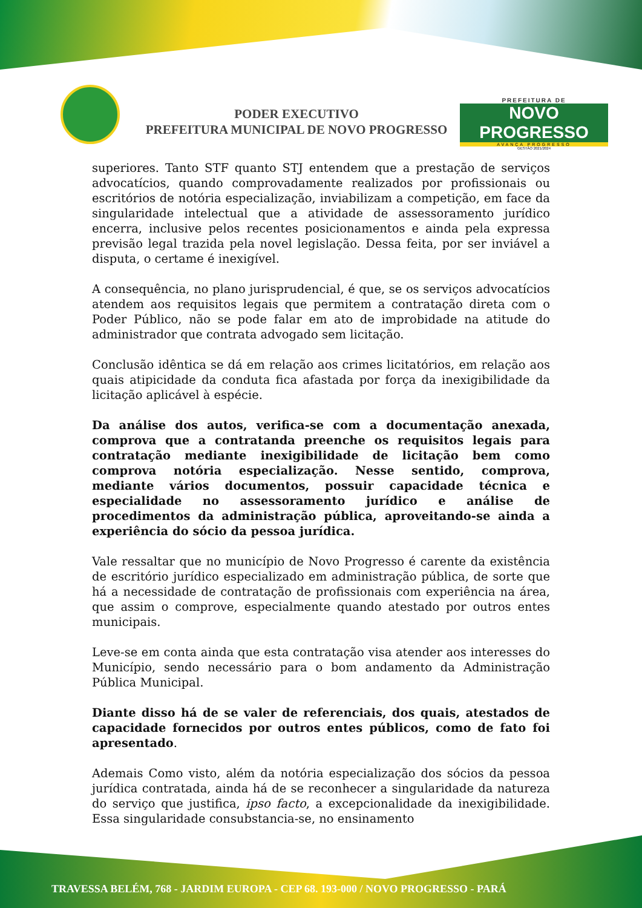PODER EXECUTIVO
PREFEITURA MUNICIPAL DE NOVO PROGRESSO
PREFEITURA DE
NOVO PROGRESSO
AVANÇA PROGRESSO
GESTÃO 2021/2024
superiores. Tanto STF quanto STJ entendem que a prestação de serviços advocatícios, quando comprovadamente realizados por profissionais ou escritórios de notória especialização, inviabilizam a competição, em face da singularidade intelectual que a atividade de assessoramento jurídico encerra, inclusive pelos recentes posicionamentos e ainda pela expressa previsão legal trazida pela novel legislação. Dessa feita, por ser inviável a disputa, o certame é inexigível.
A consequência, no plano jurisprudencial, é que, se os serviços advocatícios atendem aos requisitos legais que permitem a contratação direta com o Poder Público, não se pode falar em ato de improbidade na atitude do administrador que contrata advogado sem licitação.
Conclusão idêntica se dá em relação aos crimes licitatórios, em relação aos quais atipicidade da conduta fica afastada por força da inexigibilidade da licitação aplicável à espécie.
Da análise dos autos, verifica-se com a documentação anexada, comprova que a contratanda preenche os requisitos legais para contratação mediante inexigibilidade de licitação bem como comprova notória especialização. Nesse sentido, comprova, mediante vários documentos, possuir capacidade técnica e especialidade no assessoramento jurídico e análise de procedimentos da administração pública, aproveitando-se ainda a experiência do sócio da pessoa jurídica.
Vale ressaltar que no município de Novo Progresso é carente da existência de escritório jurídico especializado em administração pública, de sorte que há a necessidade de contratação de profissionais com experiência na área, que assim o comprove, especialmente quando atestado por outros entes municipais.
Leve-se em conta ainda que esta contratação visa atender aos interesses do Município, sendo necessário para o bom andamento da Administração Pública Municipal.
Diante disso há de se valer de referenciais, dos quais, atestados de capacidade fornecidos por outros entes públicos, como de fato foi apresentado.
Ademais Como visto, além da notória especialização dos sócios da pessoa jurídica contratada, ainda há de se reconhecer a singularidade da natureza do serviço que justifica, ipso facto, a excepcionalidade da inexigibilidade. Essa singularidade consubstancia-se, no ensinamento
TRAVESSA BELÉM, 768 - JARDIM EUROPA - CEP 68. 193-000 / NOVO PROGRESSO - PARÁ